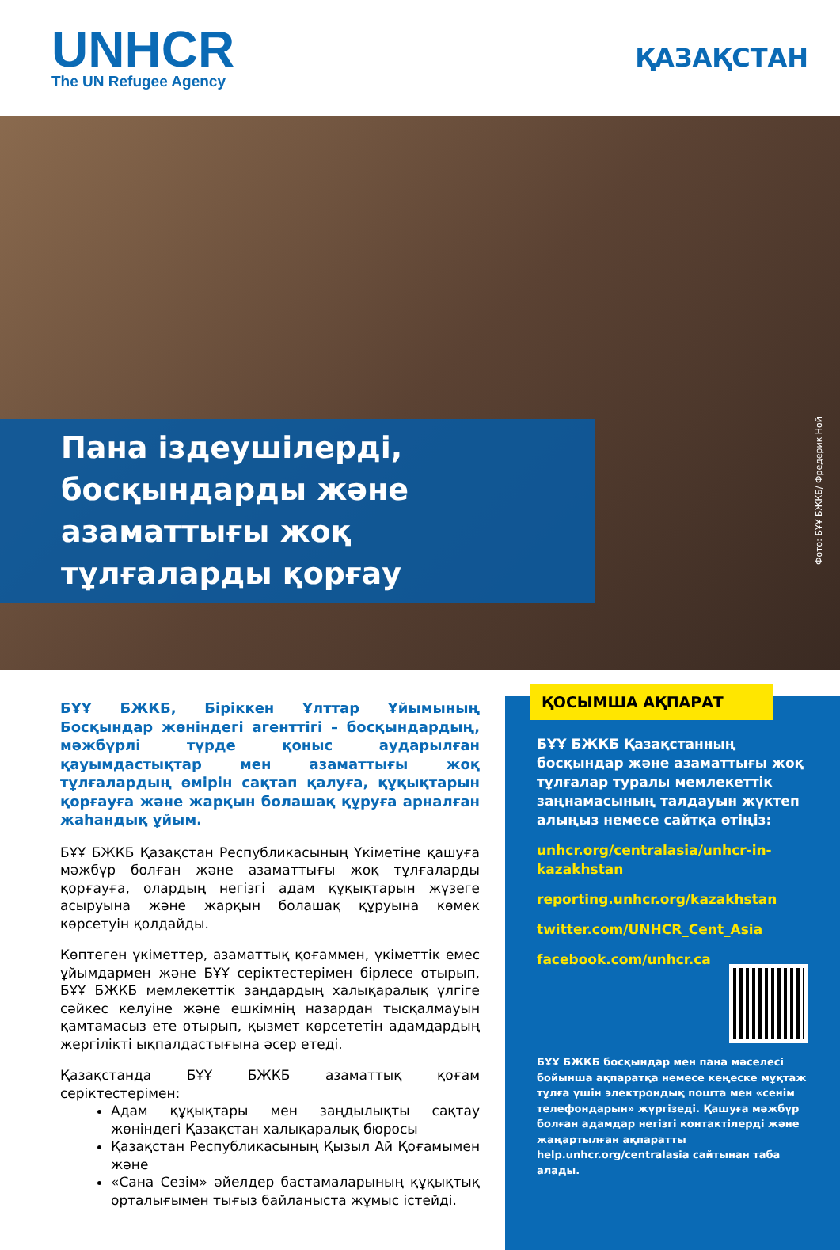UNHCR
The UN Refugee Agency
ҚАЗАҚСТАН
Пана іздеушілерді, босқындарды және азаматтығы жоқ тұлғаларды қорғау
Фото: БҰҰ БЖКБ/ Фредерик Ной
БҰҰ БЖКБ, Біріккен Ұлттар Ұйымының Босқындар жөніндегі агенттігі – босқындардың, мәжбүрлі түрде қоныс аударылған қауымдастықтар мен азаматтығы жоқ тұлғалардың өмірін сақтап қалуға, құқықтарын қорғауға және жарқын болашақ құруға арналған жаһандық ұйым.
БҰҰ БЖКБ Қазақстан Республикасының Үкіметіне қашуға мәжбүр болған және азаматтығы жоқ тұлғаларды қорғауға, олардың негізгі адам құқықтарын жүзеге асыруына және жарқын болашақ құруына көмек көрсетуін қолдайды.
Көптеген үкіметтер, азаматтық қоғаммен, үкіметтік емес ұйымдармен және БҰҰ серіктестерімен бірлесе отырып, БҰҰ БЖКБ мемлекеттік заңдардың халықаралық үлгіге сәйкес келуіне және ешкімнің назардан тысқалмауын қамтамасыз ете отырып, қызмет көрсететін адамдардың жергілікті ықпалдастығына әсер етеді.
Қазақстанда БҰҰ БЖКБ азаматтық қоғам серіктестерімен:
Адам құқықтары мен заңдылықты сақтау жөніндегі Қазақстан халықаралық бюросы
Қазақстан Республикасының Қызыл Ай Қоғамымен және
«Сана Сезім» әйелдер бастамаларының құқықтық орталығымен тығыз байланыста жұмыс істейді.
ҚОСЫМША АҚПАРАТ
БҰҰ БЖКБ Қазақстанның босқындар және азаматтығы жоқ тұлғалар туралы мемлекеттік заңнамасының талдауын жүктеп алыңыз немесе сайтқа өтіңіз:
unhcr.org/centralasia/unhcr-in-kazakhstan
reporting.unhcr.org/kazakhstan
twitter.com/UNHCR_Cent_Asia
facebook.com/unhcr.ca
БҰҰ БЖКБ босқындар мен пана мәселесі бойынша ақпаратқа немесе кеңеске мұқтаж тұлға үшін электрондық пошта мен «сенім телефондарын» жүргізеді. Қашуға мәжбүр болған адамдар негізгі контактілерді және жаңартылған ақпаратты help.unhcr.org/centralasia сайтынан таба алады.